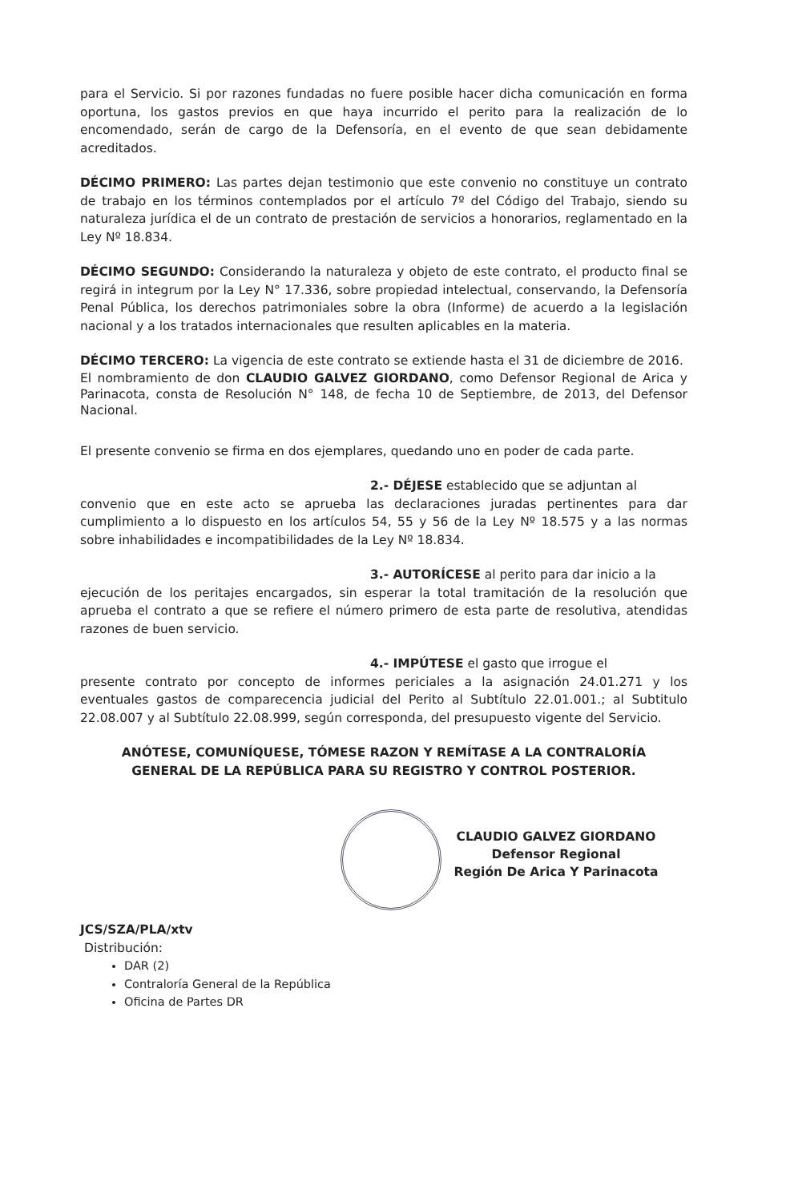para el Servicio. Si por razones fundadas no fuere posible hacer dicha comunicación en forma oportuna, los gastos previos en que haya incurrido el perito para la realización de lo encomendado, serán de cargo de la Defensoría, en el evento de que sean debidamente acreditados.
DÉCIMO PRIMERO: Las partes dejan testimonio que este convenio no constituye un contrato de trabajo en los términos contemplados por el artículo 7º del Código del Trabajo, siendo su naturaleza jurídica el de un contrato de prestación de servicios a honorarios, reglamentado en la Ley Nº 18.834.
DÉCIMO SEGUNDO: Considerando la naturaleza y objeto de este contrato, el producto final se regirá in integrum por la Ley N° 17.336, sobre propiedad intelectual, conservando, la Defensoría Penal Pública, los derechos patrimoniales sobre la obra (Informe) de acuerdo a la legislación nacional y a los tratados internacionales que resulten aplicables en la materia.
DÉCIMO TERCERO: La vigencia de este contrato se extiende hasta el 31 de diciembre de 2016.
El nombramiento de don CLAUDIO GALVEZ GIORDANO, como Defensor Regional de Arica y Parinacota, consta de Resolución N° 148, de fecha 10 de Septiembre, de 2013, del Defensor Nacional.
El presente convenio se firma en dos ejemplares, quedando uno en poder de cada parte.
2.- DÉJESE establecido que se adjuntan al
convenio que en este acto se aprueba las declaraciones juradas pertinentes para dar cumplimiento a lo dispuesto en los artículos 54, 55 y 56 de la Ley Nº 18.575 y a las normas sobre inhabilidades e incompatibilidades de la Ley Nº 18.834.
3.- AUTORÍCESE al perito para dar inicio a la
ejecución de los peritajes encargados, sin esperar la total tramitación de la resolución que aprueba el contrato a que se refiere el número primero de esta parte de resolutiva, atendidas razones de buen servicio.
4.- IMPÚTESE el gasto que irrogue el
presente contrato por concepto de informes periciales a la asignación 24.01.271 y los eventuales gastos de comparecencia judicial del Perito al Subtítulo 22.01.001.; al Subtitulo 22.08.007 y al Subtítulo 22.08.999, según corresponda, del presupuesto vigente del Servicio.
ANÓTESE, COMUNÍQUESE, TÓMESE RAZON Y REMÍTASE A LA CONTRALORÍA
GENERAL DE LA REPÚBLICA PARA SU REGISTRO Y CONTROL POSTERIOR.
CLAUDIO GALVEZ GIORDANO
Defensor Regional
Región De Arica Y Parinacota
JCS/SZA/PLA/xtv
Distribución:
DAR (2)
Contraloría General de la República
Oficina de Partes DR